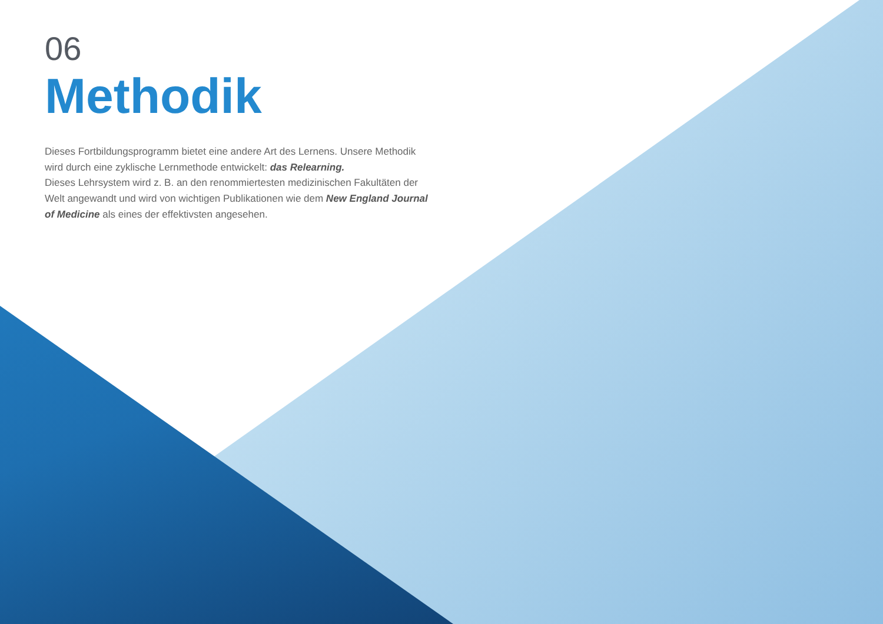06
Methodik
Dieses Fortbildungsprogramm bietet eine andere Art des Lernens. Unsere Methodik wird durch eine zyklische Lernmethode entwickelt: das Relearning.
Dieses Lehrsystem wird z. B. an den renommiertesten medizinischen Fakultäten der Welt angewandt und wird von wichtigen Publikationen wie dem New England Journal of Medicine als eines der effektivsten angesehen.